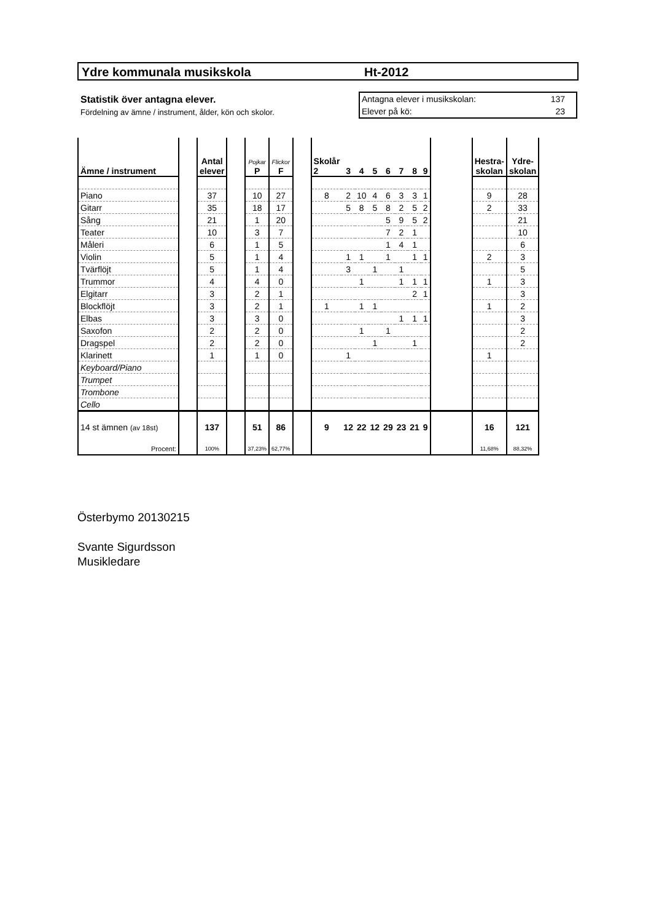Ydre kommunala musikskola Ht-2012
Statistik över antagna elever.
Fördelning av ämne / instrument, ålder, kön och skolor.
Antagna elever i musikskolan: 137
Elever på kö: 23
| Ämne / instrument | | Antal elever | | Pojkar P | Flickor F | | Skolår 2 | 3 | 4 | 5 | 6 | 7 | 8 | 9 | | Hestra- skolan | Ydre- skolan |
| --- | --- | --- | --- | --- | --- | --- | --- | --- | --- | --- | --- | --- | --- | --- | --- | --- | --- |
| Piano | | 37 | | 10 | 27 | | 8 | 2 | 10 | 4 | 6 | 3 | 3 | 1 | | 9 | 28 |
| Gitarr | | 35 | | 18 | 17 | | | 5 | 8 | 5 | 8 | 2 | 5 | 2 | | 2 | 33 |
| Sång | | 21 | | 1 | 20 | | | | | | 5 | 9 | 5 | 2 | | | 21 |
| Teater | | 10 | | 3 | 7 | | | | | | 7 | 2 | 1 | | | | 10 |
| Måleri | | 6 | | 1 | 5 | | | | | | 1 | 4 | 1 | | | | 6 |
| Violin | | 5 | | 1 | 4 | | | 1 | 1 | | 1 | | 1 | 1 | | 2 | 3 |
| Tvärflöjt | | 5 | | 1 | 4 | | | 3 | | 1 | | 1 | | | | | 5 |
| Trummor | | 4 | | 4 | 0 | | | | 1 | | | 1 | 1 | 1 | | 1 | 3 |
| Elgitarr | | 3 | | 2 | 1 | | | | | | | | 2 | 1 | | | 3 |
| Blockflöjt | | 3 | | 2 | 1 | | 1 | | 1 | 1 | | | | | | 1 | 2 |
| Elbas | | 3 | | 3 | 0 | | | | | | | 1 | 1 | 1 | | | 3 |
| Saxofon | | 2 | | 2 | 0 | | | | 1 | | 1 | | | | | | 2 |
| Dragspel | | 2 | | 2 | 0 | | | | | 1 | | | 1 | | | | 2 |
| Klarinett | | 1 | | 1 | 0 | | | 1 | | | | | | | | 1 | |
| Keyboard/Piano | | | | | | | | | | | | | | | | | |
| Trumpet | | | | | | | | | | | | | | | | | |
| Trombone | | | | | | | | | | | | | | | | | |
| Cello | | | | | | | | | | | | | | | | | |
| 14 st ämnen (av 18st) | | 137 | | 51 | 86 | | 9 | 12 | 22 | 12 | 29 | 23 | 21 | 9 | | 16 | 121 |
| Procent: | | 100% | | 37,23% | 62,77% | | | | | | | | | | | 11,68% | 88,32% |
Österbymo 20130215
Svante Sigurdsson
Musikledare